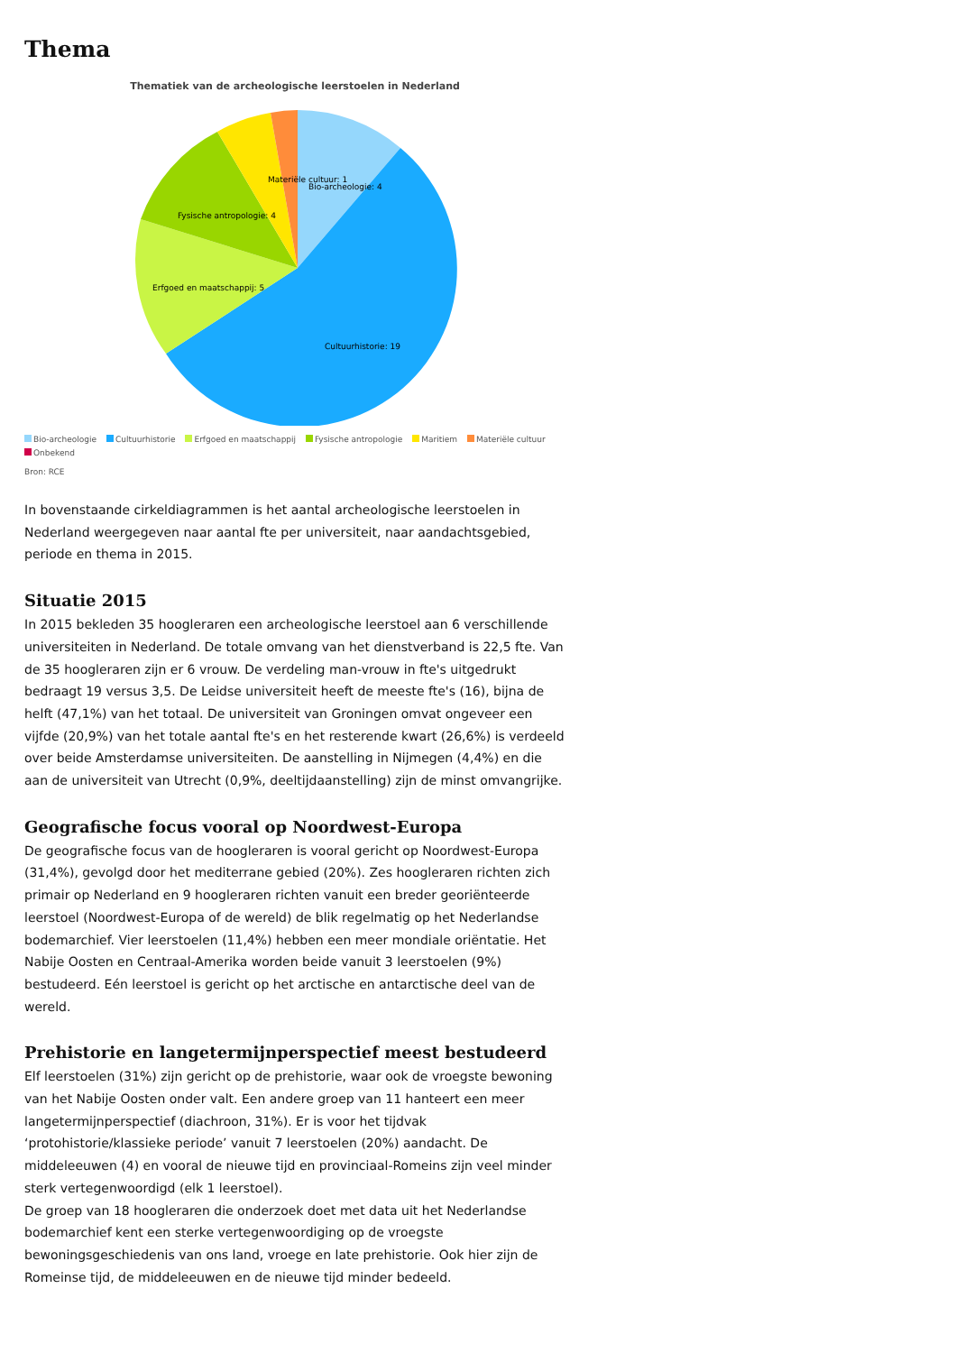Thema
Thematiek van de archeologische leerstoelen in Nederland
Materiële cultuur: 1
Bio-archeologie: 4
Fysische antropologie: 4
Erfgoed en maatschappij: 5
Cultuurhistorie: 19
Bio-archeologie Cultuurhistorie Erfgoed en maatschappij Fysische antropologie Maritiem Materiële cultuur
Onbekend
Bron: RCE
In bovenstaande cirkeldiagrammen is het aantal archeologische leerstoelen in Nederland weergegeven naar aantal fte per universiteit, naar aandachtsgebied, periode en thema in 2015.
Situatie 2015
In 2015 bekleden 35 hoogleraren een archeologische leerstoel aan 6 verschillende universiteiten in Nederland. De totale omvang van het dienstverband is 22,5 fte. Van de 35 hoogleraren zijn er 6 vrouw. De verdeling man-vrouw in fte's uitgedrukt bedraagt 19 versus 3,5. De Leidse universiteit heeft de meeste fte's (16), bijna de helft (47,1%) van het totaal. De universiteit van Groningen omvat ongeveer een vijfde (20,9%) van het totale aantal fte's en het resterende kwart (26,6%) is verdeeld over beide Amsterdamse universiteiten. De aanstelling in Nijmegen (4,4%) en die aan de universiteit van Utrecht (0,9%, deeltijdaanstelling) zijn de minst omvangrijke.
Geografische focus vooral op Noordwest-Europa
De geografische focus van de hoogleraren is vooral gericht op Noordwest-Europa (31,4%), gevolgd door het mediterrane gebied (20%). Zes hoogleraren richten zich primair op Nederland en 9 hoogleraren richten vanuit een breder georiënteerde leerstoel (Noordwest-Europa of de wereld) de blik regelmatig op het Nederlandse bodemarchief. Vier leerstoelen (11,4%) hebben een meer mondiale oriëntatie. Het Nabije Oosten en Centraal-Amerika worden beide vanuit 3 leerstoelen (9%) bestudeerd. Eén leerstoel is gericht op het arctische en antarctische deel van de wereld.
Prehistorie en langetermijnperspectief meest bestudeerd
Elf leerstoelen (31%) zijn gericht op de prehistorie, waar ook de vroegste bewoning van het Nabije Oosten onder valt. Een andere groep van 11 hanteert een meer langetermijnperspectief (diachroon, 31%). Er is voor het tijdvak ‘protohistorie/klassieke periode’ vanuit 7 leerstoelen (20%) aandacht. De middeleeuwen (4) en vooral de nieuwe tijd en provinciaal-Romeins zijn veel minder sterk vertegenwoordigd (elk 1 leerstoel).
De groep van 18 hoogleraren die onderzoek doet met data uit het Nederlandse bodemarchief kent een sterke vertegenwoordiging op de vroegste bewoningsgeschiedenis van ons land, vroege en late prehistorie. Ook hier zijn de Romeinse tijd, de middeleeuwen en de nieuwe tijd minder bedeeld.